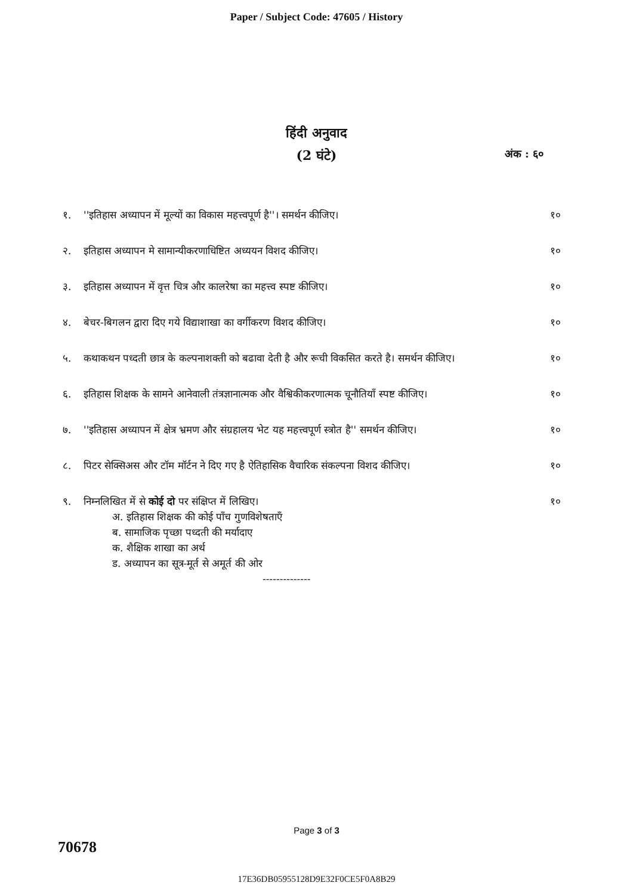Paper / Subject Code: 47605 / History
हिंदी अनुवाद
(2 घंटे) अंक : ६०
१. ''इतिहास अध्यापन में मूल्यों का विकास महत्त्वपूर्ण है''। समर्थन कीजिए।
१०
२. इतिहास अध्यापन मे सामान्यीकरणाधिष्टित अध्ययन विशद कीजिए।
१०
३. इतिहास अध्यापन में वृत्त चित्र और कालरेषा का महत्त्व स्पष्ट कीजिए।
१०
४. बेचर-बिगलन द्वारा दिए गये विद्याशाखा का वर्गीकरण विशद कीजिए।
१०
५. कथाकथन पध्दती छात्र के कल्पनाशक्ती को बढावा देती है और रूची विकसित करते है। समर्थन कीजिए।
१०
६. इतिहास शिक्षक के सामने आनेवाली तंत्रज्ञानात्मक और वैश्विकीकरणात्मक चूनौतियाँ स्पष्ट कीजिए।
१०
७. ''इतिहास अध्यापन में क्षेत्र भ्रमण और संग्रहालय भेट यह महत्त्वपूर्ण स्त्रोत है'' समर्थन कीजिए।
१०
८. पिटर सेक्सिअस और टॉम मॉर्टन ने दिए गए है ऐतिहासिक वैचारिक संकल्पना विशद कीजिए।
१०
९. निम्नलिखित में से कोई दो पर संक्षिप्त में लिखिए।
अ. इतिहास शिक्षक की कोई पाँच गुणविशेषताएँ
ब. सामाजिक पृच्छा पध्दती की मर्यादाए
क. शैक्षिक शाखा का अर्थ
ड. अध्यापन का सूत्र-मूर्त से अमूर्त की ओर
--------------
१०
Page 3 of 3
70678
17E36DB05955128D9E32F0CE5F0A8B29